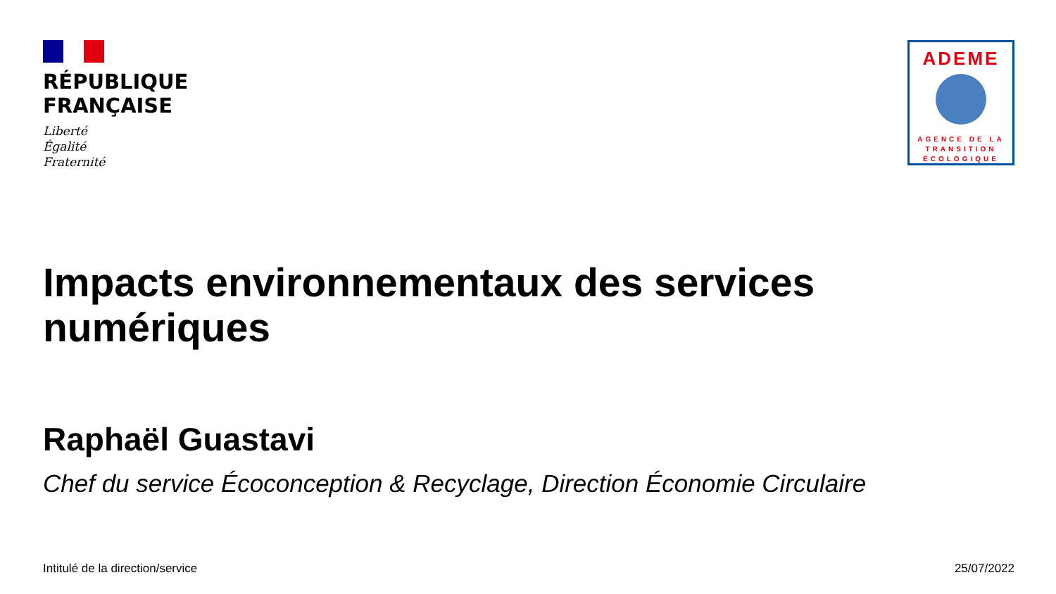RÉPUBLIQUE
FRANÇAISE
Liberté
Égalité
Fraternité
ADEME
AGENCE DE LA
TRANSITION
ÉCOLOGIQUE
Impacts environnementaux des services
numériques
Raphaël Guastavi
Chef du service Écoconception & Recyclage, Direction Économie Circulaire
Intitulé de la direction/service 25/07/2022